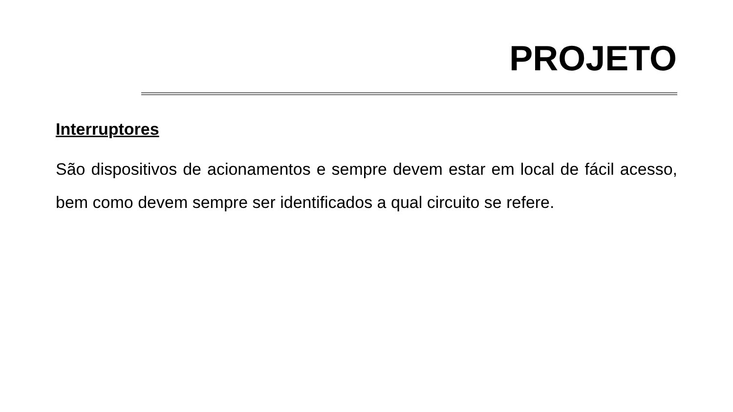PROJETO
Interruptores
São dispositivos de acionamentos e sempre devem estar em local de fácil acesso, bem como devem sempre ser identificados a qual circuito se refere.